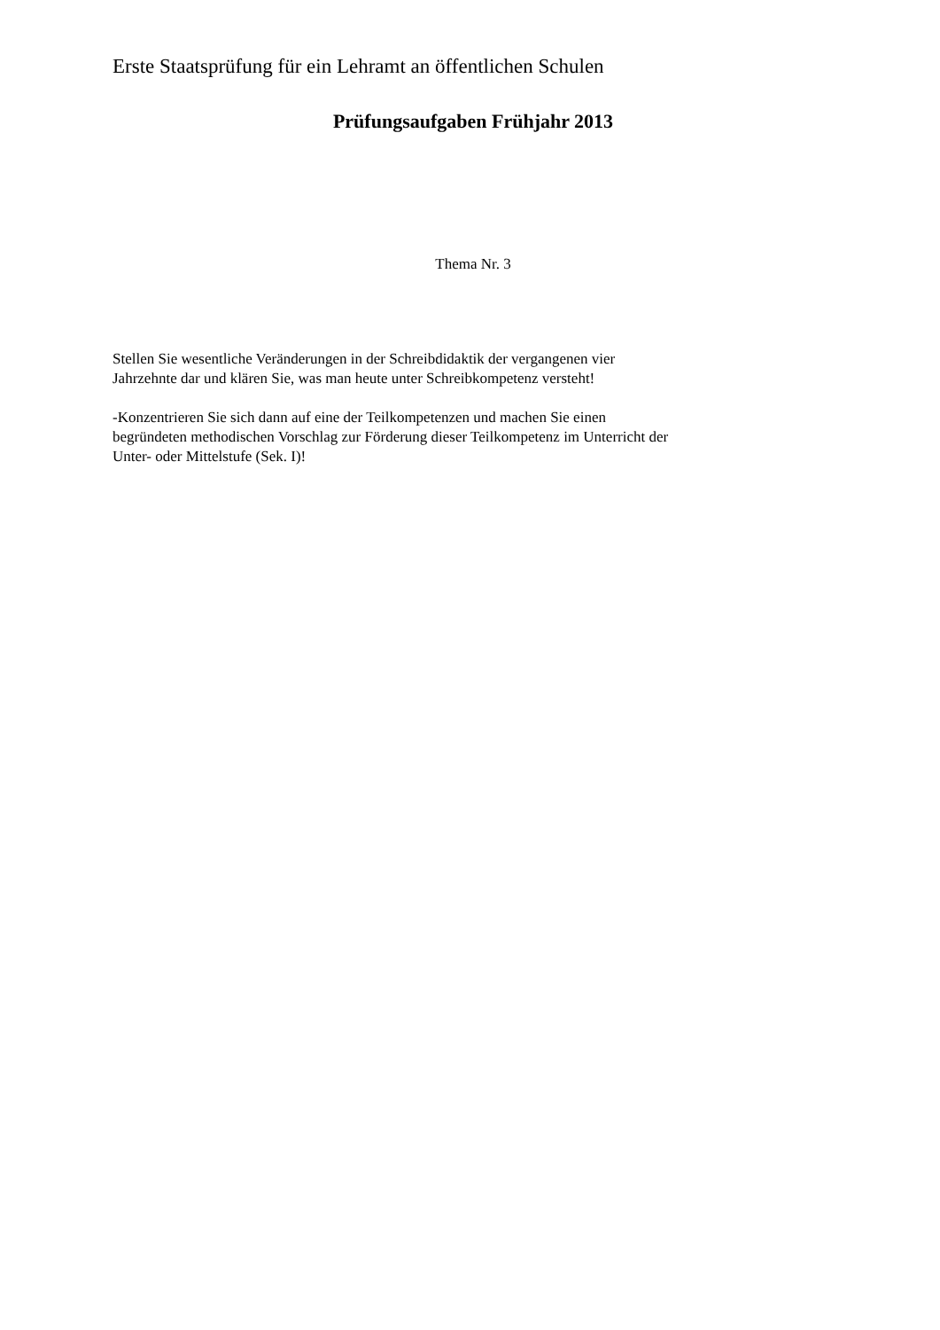Erste Staatsprüfung für ein Lehramt an öffentlichen Schulen
Prüfungsaufgaben Frühjahr 2013
Thema Nr. 3
Stellen Sie wesentliche Veränderungen in der Schreibdidaktik der vergangenen vier
Jahrzehnte dar und klären Sie, was man heute unter Schreibkompetenz versteht!
-Konzentrieren Sie sich dann auf eine der Teilkompetenzen und machen Sie einen
begründeten methodischen Vorschlag zur Förderung dieser Teilkompetenz im Unterricht der
Unter- oder Mittelstufe (Sek. I)!